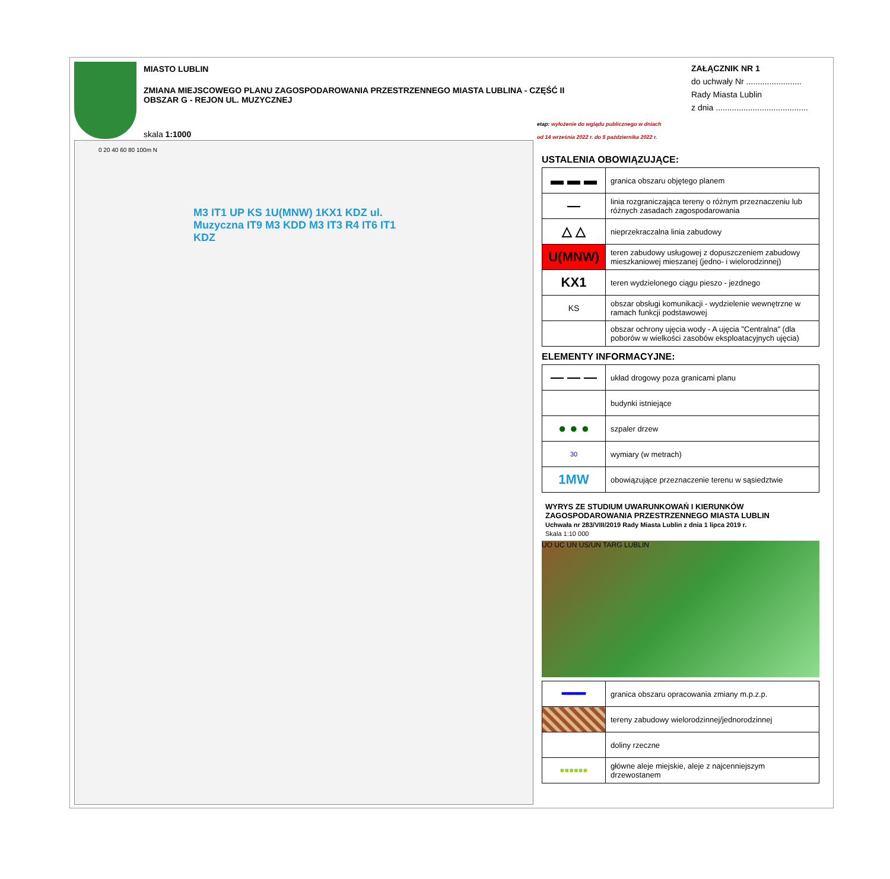MIASTO LUBLIN
ZMIANA MIEJSCOWEGO PLANU ZAGOSPODAROWANIA PRZESTRZENNEGO MIASTA LUBLINA - CZĘŚĆ II
OBSZAR G - REJON UL. MUZYCZNEJ
skala 1:1000
ZAŁĄCZNIK NR 1
do uchwały Nr ........................
Rady Miasta Lublin
z dnia ........................................
etap: wyłożenie do wglądu publicznego w dniach
od 14 września 2022 r. do 5 października 2022 r.
0 20 40 60 80 100m N
M3 IT1 UP KS 1U(MNW) 1KX1 KDZ ul. Muzyczna IT9 M3 KDD M3 IT3 R4 IT6 IT1 KDZ
USTALENIA OBOWIĄZUJĄCE:
| ▬ ▬ ▬ | granica obszaru objętego planem |
| — | linia rozgraniczająca tereny o różnym przeznaczeniu lub różnych zasadach zagospodarowania |
| △ △ | nieprzekraczalna linia zabudowy |
| U(MNW) | teren zabudowy usługowej z dopuszczeniem zabudowy mieszkaniowej mieszanej (jedno- i wielorodzinnej) |
| KX1 | teren wydzielonego ciągu pieszo - jezdnego |
| KS | obszar obsługi komunikacji - wydzielenie wewnętrzne w ramach funkcji podstawowej |
| | obszar ochrony ujęcia wody - A ujęcia "Centralna" (dla poborów w wielkości zasobów eksploatacyjnych ujęcia) |
ELEMENTY INFORMACYJNE:
| — — — | układ drogowy poza granicami planu |
| | budynki istniejące |
| ● ● ● | szpaler drzew |
| 30 | wymiary (w metrach) |
| 1MW | obowiązujące przeznaczenie terenu w sąsiedztwie |
WYRYS ZE STUDIUM UWARUNKOWAŃ I KIERUNKÓW ZAGOSPODAROWANIA PRZESTRZENNEGO MIASTA LUBLIN
Uchwała nr 283/VIII/2019 Rady Miasta Lublin z dnia 1 lipca 2019 r.
Skala 1:10 000
UO UC UN US/UN TARG LUBLIN
| ━━━ | granica obszaru opracowania zmiany m.p.z.p. |
| | tereny zabudowy wielorodzinnej/jednorodzinnej |
| | doliny rzeczne |
| ▪▪▪▪▪▪ | główne aleje miejskie, aleje z najcenniejszym drzewostanem |